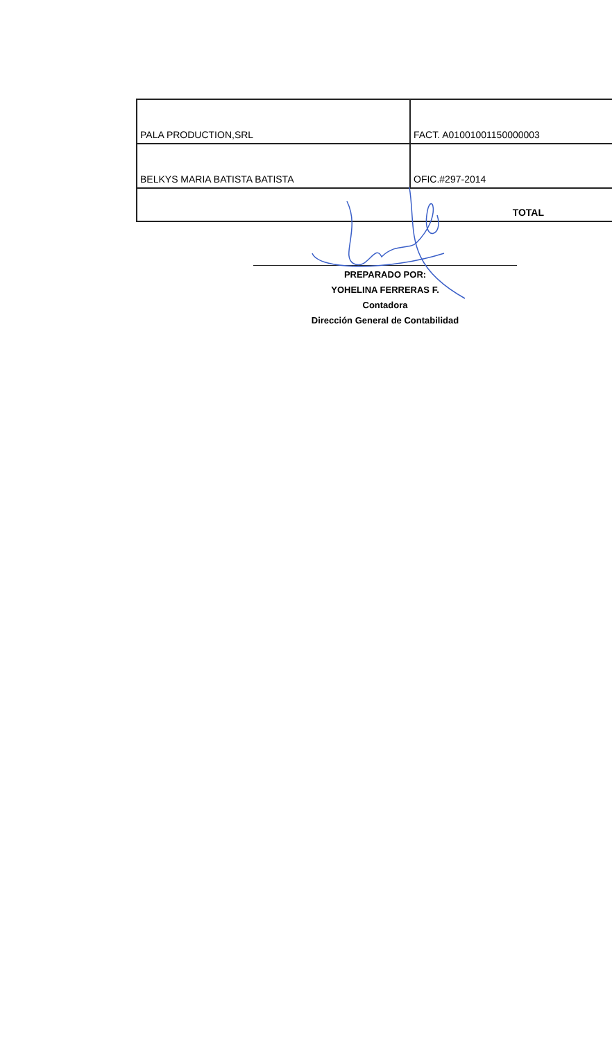| PALA PRODUCTION,SRL | FACT. A01001001150000003 |
| BELKYS MARIA BATISTA BATISTA | OFIC.#297-2014 |
| TOTAL | |
PREPARADO POR:
YOHELINA FERRERAS F.
Contadora
Dirección General de Contabilidad